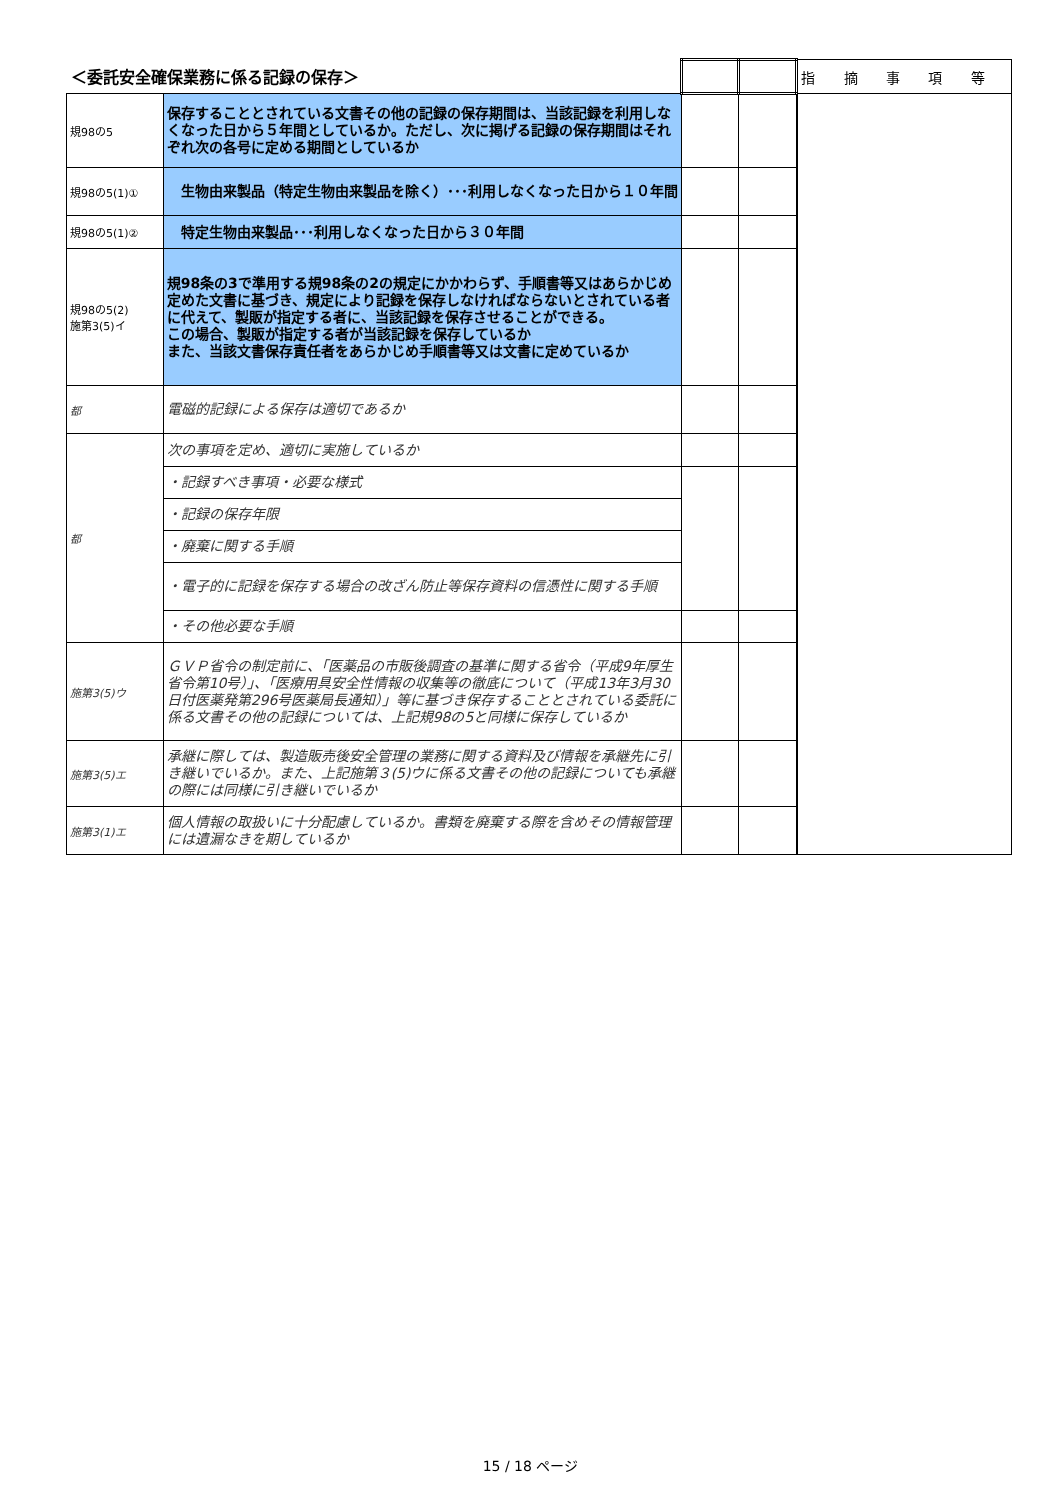| ＜委託安全確保業務に係る記録の保存＞ | | | | 指 摘 事 項 等 |
| --- | --- | --- | --- | --- |
| 規98の5 | 保存することとされている文書その他の記録の保存期間は、当該記録を利用しなくなった日から５年間としているか。ただし、次に掲げる記録の保存期間はそれぞれ次の各号に定める期間としているか | | | |
| 規98の5(1)① | 生物由来製品（特定生物由来製品を除く）･･･利用しなくなった日から１０年間 | | | |
| 規98の5(1)② | 特定生物由来製品･･･利用しなくなった日から３０年間 | | | |
| 規98の5(2) 施第3(5)イ | 規98条の3で準用する規98条の2の規定にかかわらず、手順書等又はあらかじめ定めた文書に基づき、規定により記録を保存しなければならないとされている者に代えて、製販が指定する者に、当該記録を保存させることができる。 この場合、製販が指定する者が当該記録を保存しているか また、当該文書保存責任者をあらかじめ手順書等又は文書に定めているか | | | |
| 都 | 電磁的記録による保存は適切であるか | | | |
| 都 | 次の事項を定め、適切に実施しているか | | | |
| | ・記録すべき事項・必要な様式 | | | |
| | ・記録の保存年限 | | | |
| | ・廃棄に関する手順 | | | |
| | ・電子的に記録を保存する場合の改ざん防止等保存資料の信憑性に関する手順 | | | |
| | ・その他必要な手順 | | | |
| 施第3(5)ウ | ＧＶＰ省令の制定前に、「医薬品の市販後調査の基準に関する省令（平成9年厚生省令第10号）」、「医療用具安全性情報の収集等の徹底について（平成13年3月30日付医薬発第296号医薬局長通知）」等に基づき保存することとされている委託に係る文書その他の記録については、上記規98の5と同様に保存しているか | | | |
| 施第3(5)エ | 承継に際しては、製造販売後安全管理の業務に関する資料及び情報を承継先に引き継いでいるか。また、上記施第３(5)ウに係る文書その他の記録についても承継の際には同様に引き継いでいるか | | | |
| 施第3(1)エ | 個人情報の取扱いに十分配慮しているか。書類を廃棄する際を含めその情報管理には遺漏なきを期しているか | | | |
15 / 18 ページ